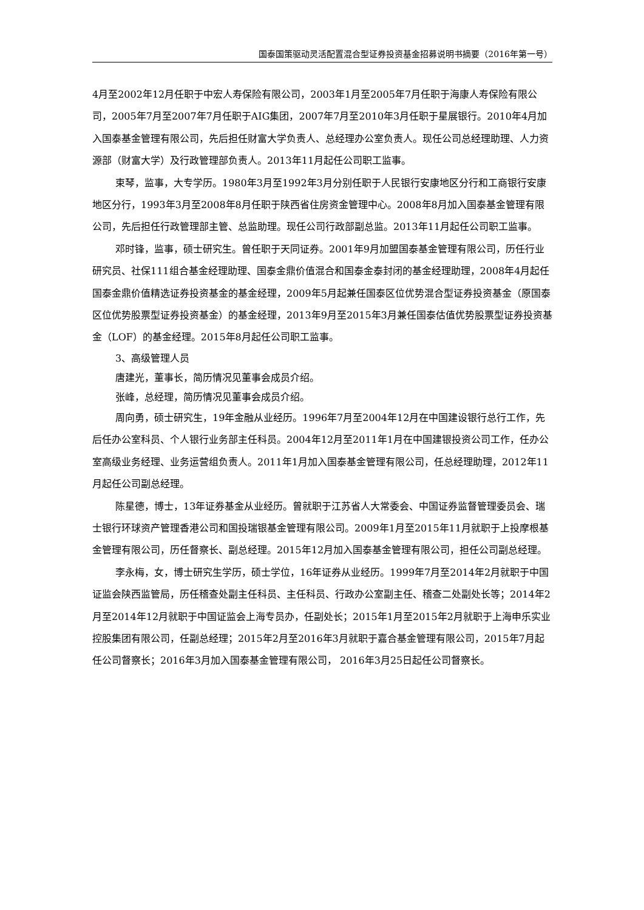国泰国策驱动灵活配置混合型证券投资基金招募说明书摘要（2016年第一号）
4月至2002年12月任职于中宏人寿保险有限公司，2003年1月至2005年7月任职于海康人寿保险有限公司，2005年7月至2007年7月任职于AIG集团，2007年7月至2010年3月任职于星展银行。2010年4月加入国泰基金管理有限公司，先后担任财富大学负责人、总经理办公室负责人。现任公司总经理助理、人力资源部（财富大学）及行政管理部负责人。2013年11月起任公司职工监事。
束琴，监事，大专学历。1980年3月至1992年3月分别任职于人民银行安康地区分行和工商银行安康地区分行，1993年3月至2008年8月任职于陕西省住房资金管理中心。2008年8月加入国泰基金管理有限公司，先后担任行政管理部主管、总监助理。现任公司行政部副总监。2013年11月起任公司职工监事。
邓时锋，监事，硕士研究生。曾任职于天同证券。2001年9月加盟国泰基金管理有限公司，历任行业研究员、社保111组合基金经理助理、国泰金鼎价值混合和国泰金泰封闭的基金经理助理，2008年4月起任国泰金鼎价值精选证券投资基金的基金经理，2009年5月起兼任国泰区位优势混合型证券投资基金（原国泰区位优势股票型证券投资基金）的基金经理，2013年9月至2015年3月兼任国泰估值优势股票型证券投资基金（LOF）的基金经理。2015年8月起任公司职工监事。
3、高级管理人员
唐建光，董事长，简历情况见董事会成员介绍。
张峰，总经理，简历情况见董事会成员介绍。
周向勇，硕士研究生，19年金融从业经历。1996年7月至2004年12月在中国建设银行总行工作，先后任办公室科员、个人银行业务部主任科员。2004年12月至2011年1月在中国建银投资公司工作，任办公室高级业务经理、业务运营组负责人。2011年1月加入国泰基金管理有限公司，任总经理助理，2012年11月起任公司副总经理。
陈星德，博士，13年证券基金从业经历。曾就职于江苏省人大常委会、中国证券监督管理委员会、瑞士银行环球资产管理香港公司和国投瑞银基金管理有限公司。2009年1月至2015年11月就职于上投摩根基金管理有限公司，历任督察长、副总经理。2015年12月加入国泰基金管理有限公司，担任公司副总经理。
李永梅，女，博士研究生学历，硕士学位，16年证券从业经历。1999年7月至2014年2月就职于中国证监会陕西监管局，历任稽查处副主任科员、主任科员、行政办公室副主任、稽查二处副处长等；2014年2月至2014年12月就职于中国证监会上海专员办，任副处长；2015年1月至2015年2月就职于上海申乐实业控股集团有限公司，任副总经理；2015年2月至2016年3月就职于嘉合基金管理有限公司，2015年7月起任公司督察长；2016年3月加入国泰基金管理有限公司， 2016年3月25日起任公司督察长。